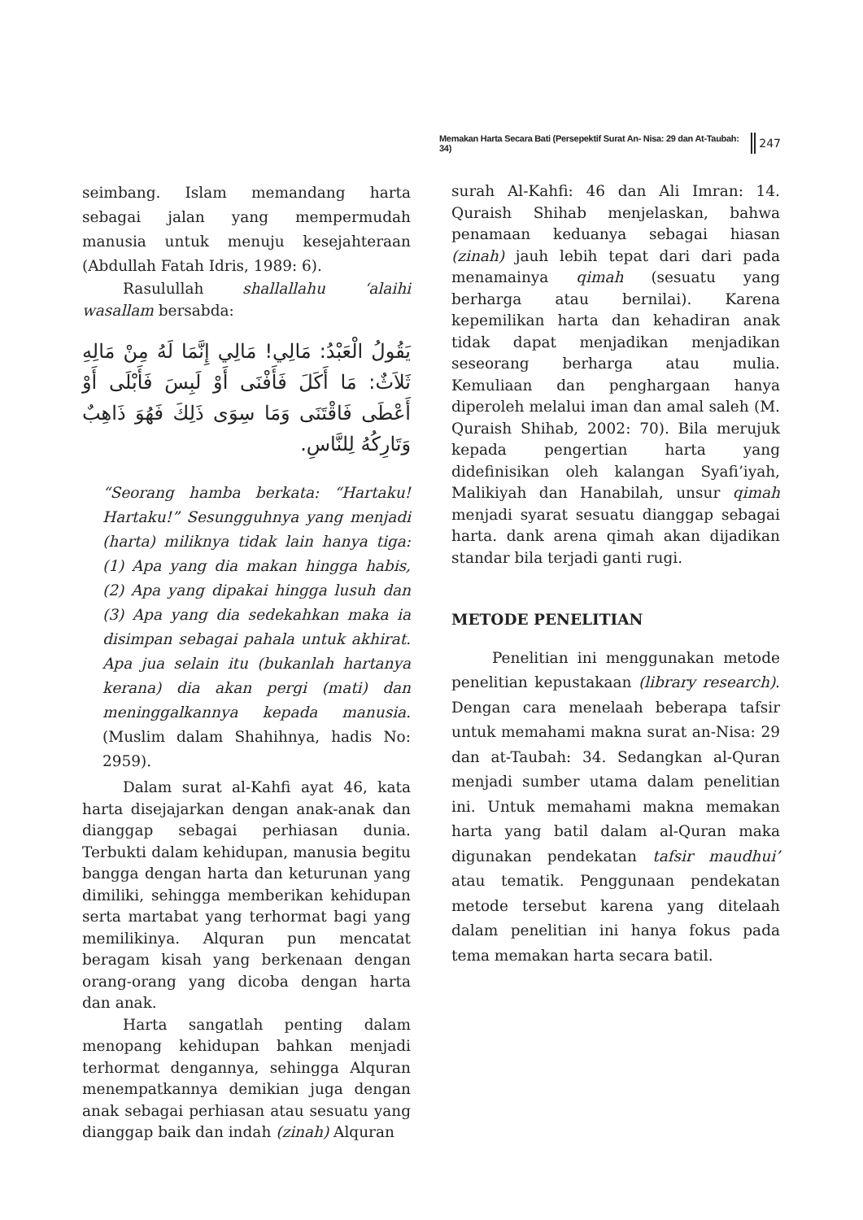Memakan Harta Secara Bati (Persepektif Surat An- Nisa: 29 dan At-Taubah: 34) 247
seimbang. Islam memandang harta sebagai jalan yang mempermudah manusia untuk menuju kesejahteraan (Abdullah Fatah Idris, 1989: 6).
Rasulullah shallallahu ‘alaihi wasallam bersabda:
يَقُولُ الْعَبْدُ: مَالِي! مَالِي إِنَّمَا لَهُ مِنْ مَالِهِ ثَلاَثٌ: مَا أَكَلَ فَأَفْنَى أَوْ لَبِسَ فَأَبْلَى أَوْ أَعْطَى فَاقْتَنَى وَمَا سِوَى ذَلِكَ فَهُوَ ذَاهِبٌ وَتَارِكُهُ لِلنَّاسِ.
“Seorang hamba berkata: “Hartaku! Hartaku!” Sesungguhnya yang menjadi (harta) miliknya tidak lain hanya tiga: (1) Apa yang dia makan hingga habis, (2) Apa yang dipakai hingga lusuh dan (3) Apa yang dia sedekahkan maka ia disimpan sebagai pahala untuk akhirat. Apa jua selain itu (bukanlah hartanya kerana) dia akan pergi (mati) dan meninggalkannya kepada manusia. (Muslim dalam Shahihnya, hadis No: 2959).
Dalam surat al-Kahfi ayat 46, kata harta disejajarkan dengan anak-anak dan dianggap sebagai perhiasan dunia. Terbukti dalam kehidupan, manusia begitu bangga dengan harta dan keturunan yang dimiliki, sehingga memberikan kehidupan serta martabat yang terhormat bagi yang memilikinya. Alquran pun mencatat beragam kisah yang berkenaan dengan orang-orang yang dicoba dengan harta dan anak.
Harta sangatlah penting dalam menopang kehidupan bahkan menjadi terhormat dengannya, sehingga Alquran menempatkannya demikian juga dengan anak sebagai perhiasan atau sesuatu yang dianggap baik dan indah (zinah) Alquran
surah Al-Kahfi: 46 dan Ali Imran: 14. Quraish Shihab menjelaskan, bahwa penamaan keduanya sebagai hiasan (zinah) jauh lebih tepat dari dari pada menamainya qimah (sesuatu yang berharga atau bernilai). Karena kepemilikan harta dan kehadiran anak tidak dapat menjadikan menjadikan seseorang berharga atau mulia. Kemuliaan dan penghargaan hanya diperoleh melalui iman dan amal saleh (M. Quraish Shihab, 2002: 70). Bila merujuk kepada pengertian harta yang didefinisikan oleh kalangan Syafi’iyah, Malikiyah dan Hanabilah, unsur qimah menjadi syarat sesuatu dianggap sebagai harta. dank arena qimah akan dijadikan standar bila terjadi ganti rugi.
METODE PENELITIAN
Penelitian ini menggunakan metode penelitian kepustakaan (library research). Dengan cara menelaah beberapa tafsir untuk memahami makna surat an-Nisa: 29 dan at-Taubah: 34. Sedangkan al-Quran menjadi sumber utama dalam penelitian ini. Untuk memahami makna memakan harta yang batil dalam al-Quran maka digunakan pendekatan tafsir maudhui’ atau tematik. Penggunaan pendekatan metode tersebut karena yang ditelaah dalam penelitian ini hanya fokus pada tema memakan harta secara batil.